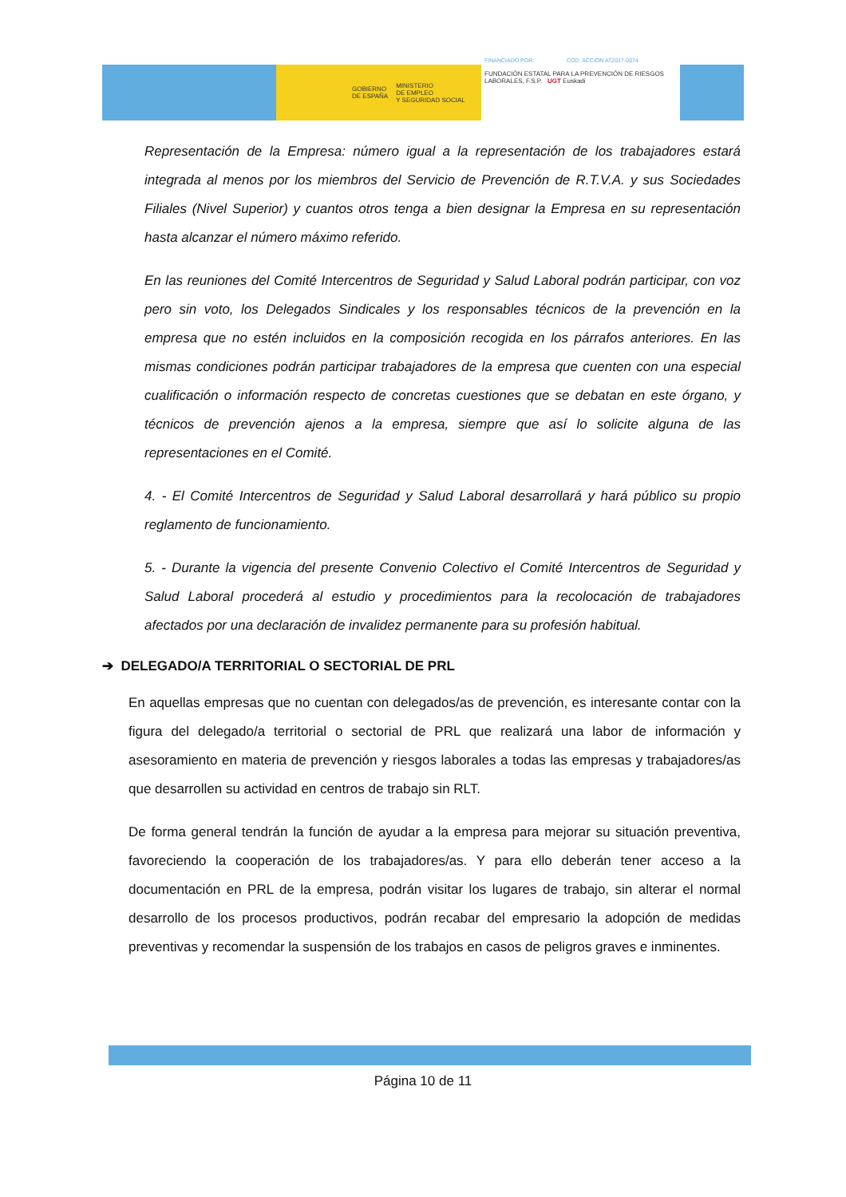GOBIERNO
DE ESPAÑA MINISTERIO
DE EMPLEO
Y SEGURIDAD SOCIAL
FINANCIADO POR: COD. ACCIÓN AT2017-0074
FUNDACIÓN ESTATAL PARA LA PREVENCIÓN DE RIESGOS LABORALES, F.S.P. UGT Euskadi
Representación de la Empresa: número igual a la representación de los trabajadores estará integrada al menos por los miembros del Servicio de Prevención de R.T.V.A. y sus Sociedades Filiales (Nivel Superior) y cuantos otros tenga a bien designar la Empresa en su representación hasta alcanzar el número máximo referido.
En las reuniones del Comité Intercentros de Seguridad y Salud Laboral podrán participar, con voz pero sin voto, los Delegados Sindicales y los responsables técnicos de la prevención en la empresa que no estén incluidos en la composición recogida en los párrafos anteriores. En las mismas condiciones podrán participar trabajadores de la empresa que cuenten con una especial cualificación o información respecto de concretas cuestiones que se debatan en este órgano, y técnicos de prevención ajenos a la empresa, siempre que así lo solicite alguna de las representaciones en el Comité.
4. - El Comité Intercentros de Seguridad y Salud Laboral desarrollará y hará público su propio reglamento de funcionamiento.
5. - Durante la vigencia del presente Convenio Colectivo el Comité Intercentros de Seguridad y Salud Laboral procederá al estudio y procedimientos para la recolocación de trabajadores afectados por una declaración de invalidez permanente para su profesión habitual.
➔ DELEGADO/A TERRITORIAL O SECTORIAL DE PRL
En aquellas empresas que no cuentan con delegados/as de prevención, es interesante contar con la figura del delegado/a territorial o sectorial de PRL que realizará una labor de información y asesoramiento en materia de prevención y riesgos laborales a todas las empresas y trabajadores/as que desarrollen su actividad en centros de trabajo sin RLT.
De forma general tendrán la función de ayudar a la empresa para mejorar su situación preventiva, favoreciendo la cooperación de los trabajadores/as. Y para ello deberán tener acceso a la documentación en PRL de la empresa, podrán visitar los lugares de trabajo, sin alterar el normal desarrollo de los procesos productivos, podrán recabar del empresario la adopción de medidas preventivas y recomendar la suspensión de los trabajos en casos de peligros graves e inminentes.
Página 10 de 11